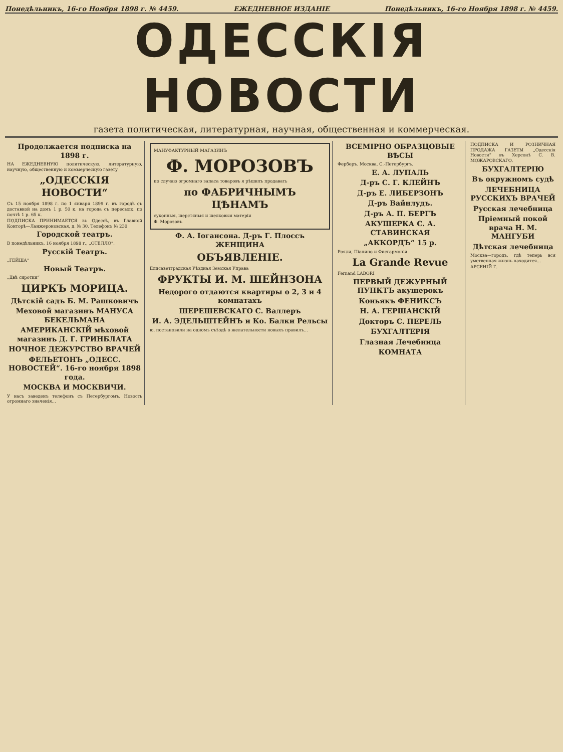Понедѣльникъ, 16-го Ноября 1898 г. № 4459. ЕЖЕДНЕВНОЕ ИЗДАНІЕ Понедѣльникъ, 16-го Ноября 1898 г. № 4459.
ОДЕССКІЯ НОВОСТИ
газета политическая, литературная, научная, общественная и коммерческая.
Продолжается подписка на 1898 г.
НА ЕЖЕДНЕВНУЮ политическую, литературную, научную, общественную и коммерческую газету
„ОДЕССКІЯ НОВОСТИ“
Съ 15 ноября 1898 г. по 1 января 1899 г. въ городѣ съ доставкой на домъ 1 р. 50 к. на города съ пересылк. по почтѣ 1 р. 65 к.
ПОДПИСКА ПРИНИМАЕТСЯ въ Одессѣ, въ Главной Конторѣ—Ланжероновская, д. № 30. Телефонъ № 230
Городской театръ.
В понедѣльникъ, 16 ноября 1898 г., „ОТЕЛЛО“.
Русскій Театръ.
„ГЕЙША“
Новый Театръ.
„Двѣ сиротки“
ЦИРКЪ МОРИЦА.
Дѣтскій садъ Б. М. Рашковичъ
Меховой магазинъ МАНУСА БЕКЕЛЬМАНА
АМЕРИКАНСКІЙ мѣховой магазинъ Д. Г. ГРИНБЛАТА
НОЧНОЕ ДЕЖУРСТВО ВРАЧЕЙ
ФЕЛЬЕТОНЪ „ОДЕСС. НОВОСТЕЙ“. 16-го ноября 1898 года.
МОСКВА И МОСКВИЧИ.
У насъ заведенъ телефонъ съ Петербургомъ. Новость огромнаго значенія...
МАНУФАКТУРНЫЙ МАГАЗИНЪ
Ф. МОРОЗОВЪ
по случаю огромнаго запаса товаровъ я рѣшилъ продавать
по ФАБРИЧНЫМЪ ЦѢНАМЪ
суконныя, шерстяныя и шелковыя матеріи
Ф. Морозовъ
Ф. А. Іогансона. Д-ръ Г. Плоссъ ЖЕНЩИНА
ОБЪЯВЛЕНІЕ.
Елисаветградская Уѣздная Земская Управа
ФРУКТЫ И. М. ШЕЙНЗОНА
Недорого отдаются квартиры о 2, 3 и 4 комнатахъ
ШЕРЕШЕВСКАГО С. Валлеръ
И. А. ЭДЕЛЬШТЕЙНЪ и Ко. Балки Рельсы
ю, постановили на одномъ съѣздѣ о желательности новыхъ правилъ...
ВСЕМІРНО ОБРАЗЦОВЫЕ ВѢСЫ
Ферберъ. Москва, С.-Петербургъ.
Е. А. ЛУПАЛЬ
Д-ръ С. Г. КЛЕЙНЪ
Д-ръ Е. ЛИБЕРЗОНЪ
Д-ръ Вайнлудъ.
Д-ръ А. П. БЕРГЪ
АКУШЕРКА С. А. СТАВИНСКАЯ
„АККОРДЪ“ 15 р.
Рояли, Піанино и Фисгармоніи
La Grande Revue
Fernand LABORI
ПЕРВЫЙ ДЕЖУРНЫЙ ПУНКТЪ акушерокъ
Коньякъ ФЕНИКСЪ
Н. А. ГЕРШАНСКІЙ
Докторъ С. ПЕРЕЛЬ
БУХГАЛТЕРІЯ
Глазная Лечебница
КОМНАТА
ПОДПИСКА И РОЗНИЧНАЯ ПРОДАЖА ГАЗЕТЫ „Одесскія Новости“ въ Херсонѣ С. В. МОЖАРОВСКАГО.
БУХГАЛТЕРІЮ
Въ окружномъ судѣ
ЛЕЧЕБНИЦА РУССКИХЪ ВРАЧЕЙ
Русская лечебница
Пріемный покой врача Н. М. МАНГУБИ
Дѣтская лечебница
Москва—городъ, гдѣ теперь вся умственная жизнь находится...
АРСЕНІЙ Г.